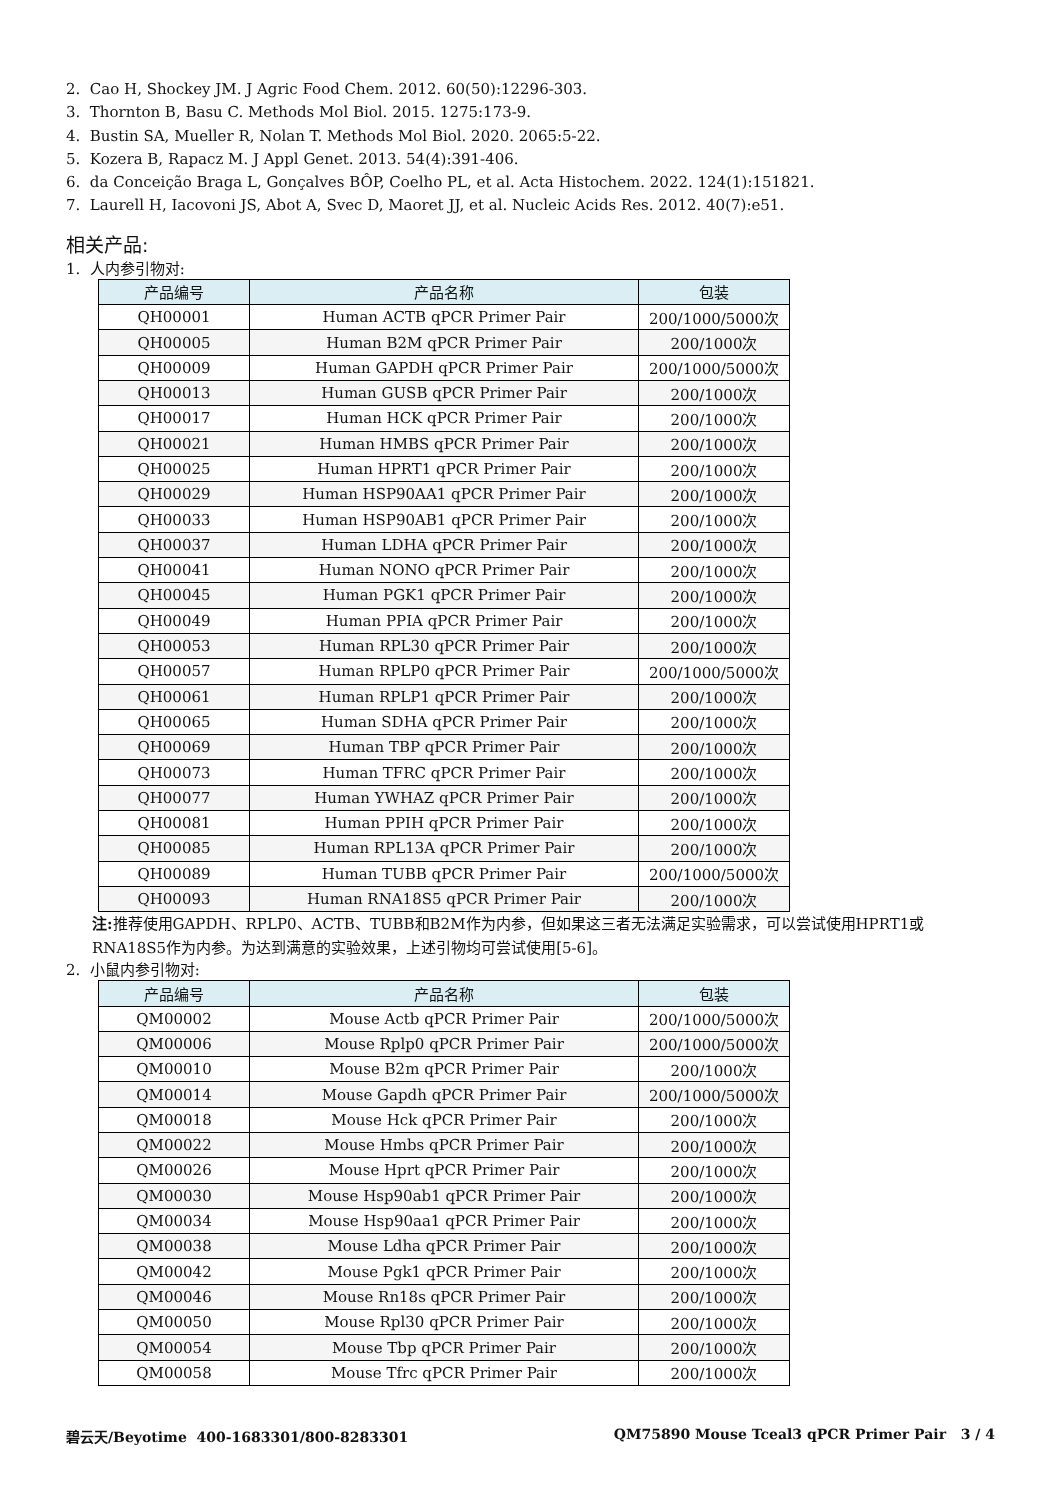2. Cao H, Shockey JM. J Agric Food Chem. 2012. 60(50):12296-303.
3. Thornton B, Basu C. Methods Mol Biol. 2015. 1275:173-9.
4. Bustin SA, Mueller R, Nolan T. Methods Mol Biol. 2020. 2065:5-22.
5. Kozera B, Rapacz M. J Appl Genet. 2013. 54(4):391-406.
6. da Conceição Braga L, Gonçalves BÔP, Coelho PL, et al. Acta Histochem. 2022. 124(1):151821.
7. Laurell H, Iacovoni JS, Abot A, Svec D, Maoret JJ, et al. Nucleic Acids Res. 2012. 40(7):e51.
相关产品:
1. 人内参引物对:
| 产品编号 | 产品名称 | 包装 |
| --- | --- | --- |
| QH00001 | Human ACTB qPCR Primer Pair | 200/1000/5000次 |
| QH00005 | Human B2M qPCR Primer Pair | 200/1000次 |
| QH00009 | Human GAPDH qPCR Primer Pair | 200/1000/5000次 |
| QH00013 | Human GUSB qPCR Primer Pair | 200/1000次 |
| QH00017 | Human HCK qPCR Primer Pair | 200/1000次 |
| QH00021 | Human HMBS qPCR Primer Pair | 200/1000次 |
| QH00025 | Human HPRT1 qPCR Primer Pair | 200/1000次 |
| QH00029 | Human HSP90AA1 qPCR Primer Pair | 200/1000次 |
| QH00033 | Human HSP90AB1 qPCR Primer Pair | 200/1000次 |
| QH00037 | Human LDHA qPCR Primer Pair | 200/1000次 |
| QH00041 | Human NONO qPCR Primer Pair | 200/1000次 |
| QH00045 | Human PGK1 qPCR Primer Pair | 200/1000次 |
| QH00049 | Human PPIA qPCR Primer Pair | 200/1000次 |
| QH00053 | Human RPL30 qPCR Primer Pair | 200/1000次 |
| QH00057 | Human RPLP0 qPCR Primer Pair | 200/1000/5000次 |
| QH00061 | Human RPLP1 qPCR Primer Pair | 200/1000次 |
| QH00065 | Human SDHA qPCR Primer Pair | 200/1000次 |
| QH00069 | Human TBP qPCR Primer Pair | 200/1000次 |
| QH00073 | Human TFRC qPCR Primer Pair | 200/1000次 |
| QH00077 | Human YWHAZ qPCR Primer Pair | 200/1000次 |
| QH00081 | Human PPIH qPCR Primer Pair | 200/1000次 |
| QH00085 | Human RPL13A qPCR Primer Pair | 200/1000次 |
| QH00089 | Human TUBB qPCR Primer Pair | 200/1000/5000次 |
| QH00093 | Human RNA18S5 qPCR Primer Pair | 200/1000次 |
注: 推荐使用GAPDH、RPLP0、ACTB、TUBB和B2M作为内参，但如果这三者无法满足实验需求，可以尝试使用HPRT1或RNA18S5作为内参。为达到满意的实验效果，上述引物均可尝试使用[5-6]。
2. 小鼠内参引物对:
| 产品编号 | 产品名称 | 包装 |
| --- | --- | --- |
| QM00002 | Mouse Actb qPCR Primer Pair | 200/1000/5000次 |
| QM00006 | Mouse Rplp0 qPCR Primer Pair | 200/1000/5000次 |
| QM00010 | Mouse B2m qPCR Primer Pair | 200/1000次 |
| QM00014 | Mouse Gapdh qPCR Primer Pair | 200/1000/5000次 |
| QM00018 | Mouse Hck qPCR Primer Pair | 200/1000次 |
| QM00022 | Mouse Hmbs qPCR Primer Pair | 200/1000次 |
| QM00026 | Mouse Hprt qPCR Primer Pair | 200/1000次 |
| QM00030 | Mouse Hsp90ab1 qPCR Primer Pair | 200/1000次 |
| QM00034 | Mouse Hsp90aa1 qPCR Primer Pair | 200/1000次 |
| QM00038 | Mouse Ldha qPCR Primer Pair | 200/1000次 |
| QM00042 | Mouse Pgk1 qPCR Primer Pair | 200/1000次 |
| QM00046 | Mouse Rn18s qPCR Primer Pair | 200/1000次 |
| QM00050 | Mouse Rpl30 qPCR Primer Pair | 200/1000次 |
| QM00054 | Mouse Tbp qPCR Primer Pair | 200/1000次 |
| QM00058 | Mouse Tfrc qPCR Primer Pair | 200/1000次 |
碧云天/Beyotime 400-1683301/800-8283301 QM75890 Mouse Tceal3 qPCR Primer Pair 3 / 4